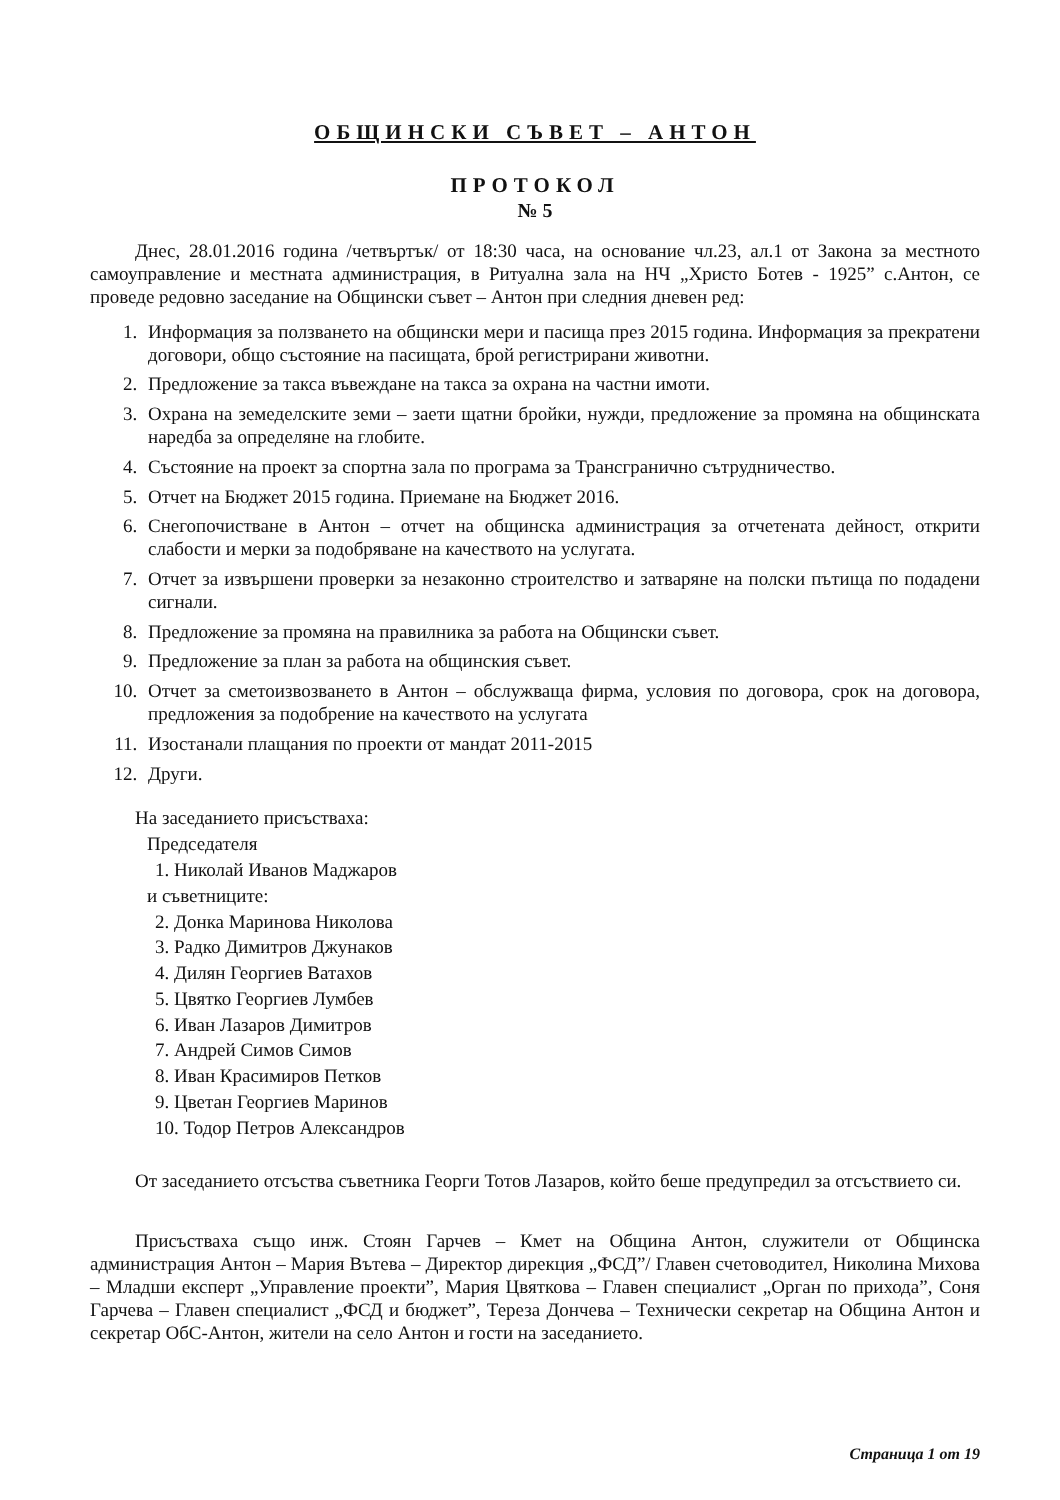ОБЩИНСКИ СЪВЕТ – АНТОН
ПРОТОКОЛ
№ 5
Днес, 28.01.2016 година /четвъртък/ от 18:30 часа, на основание чл.23, ал.1 от Закона за местното самоуправление и местната администрация, в Ритуална зала на НЧ „Христо Ботев - 1925” с.Антон, се проведе редовно заседание на Общински съвет – Антон при следния дневен ред:
1. Информация за ползването на общински мери и пасища през 2015 година. Информация за прекратени договори, общо състояние на пасищата, брой регистрирани животни.
2. Предложение за такса въвеждане на такса за охрана на частни имоти.
3. Охрана на земеделските земи – заети щатни бройки, нужди, предложение за промяна на общинската наредба за определяне на глобите.
4. Състояние на проект за спортна зала по програма за Трансгранично сътрудничество.
5. Отчет на Бюджет 2015 година. Приемане на Бюджет 2016.
6. Снегопочистване в Антон – отчет на общинска администрация за отчетената дейност, открити слабости и мерки за подобряване на качеството на услугата.
7. Отчет за извършени проверки за незаконно строителство и затваряне на полски пътища по подадени сигнали.
8. Предложение за промяна на правилника за работа на Общински съвет.
9. Предложение за план за работа на общинския съвет.
10. Отчет за сметоизвозването в Антон – обслужваща фирма, условия по договора, срок на договора, предложения за подобрение на качеството на услугата
11. Изостанали плащания по проекти от мандат 2011-2015
12. Други.
На заседанието присъстваха:
Председателя
1. Николай Иванов Маджаров
и съветниците:
2. Донка Маринова Николова
3. Радко Димитров Джунаков
4. Дилян Георгиев Ватахов
5. Цвятко Георгиев Лумбев
6. Иван Лазаров Димитров
7. Андрей Симов Симов
8. Иван Красимиров Петков
9. Цветан Георгиев Маринов
10. Тодор Петров Александров
От заседанието отсъства съветника Георги Тотов Лазаров, който беше предупредил за отсъствието си.
Присъстваха също инж. Стоян Гарчев – Кмет на Община Антон, служители от Общинска администрация Антон – Мария Вътева – Директор дирекция „ФСД”/ Главен счетоводител, Николина Михова – Младши експерт „Управление проекти”, Мария Цвяткова – Главен специалист „Орган по прихода”, Соня Гарчева – Главен специалист „ФСД и бюджет”, Тереза Дончева – Технически секретар на Община Антон и секретар ОбС-Антон, жители на село Антон и гости на заседанието.
Страница 1 от 19